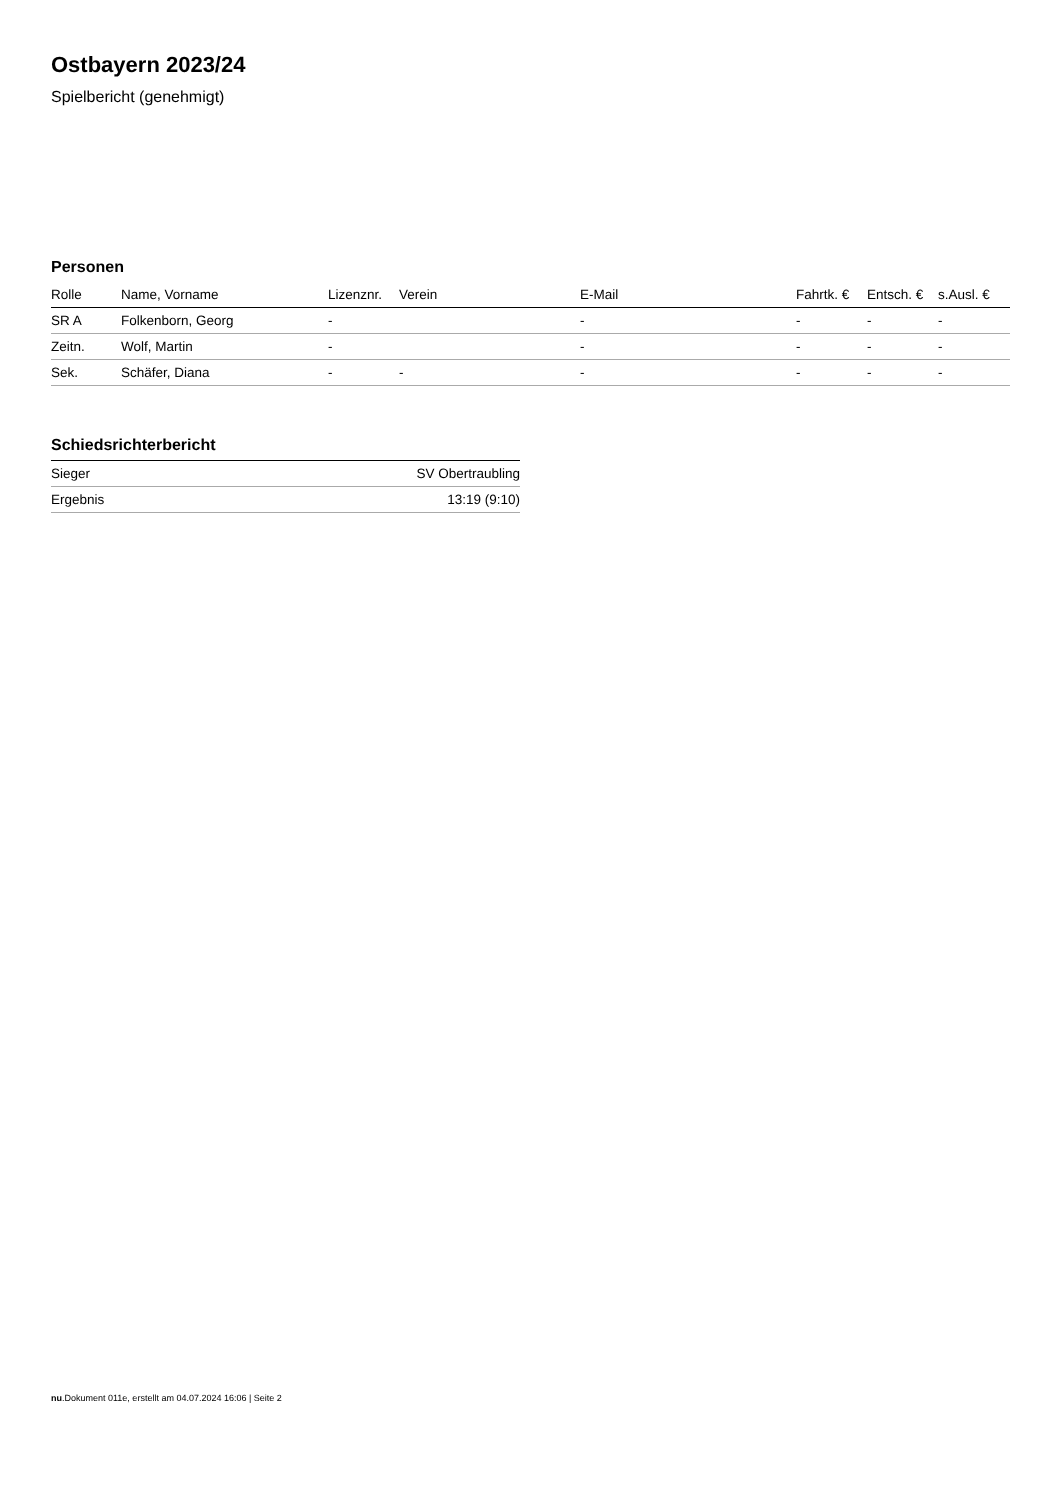Ostbayern 2023/24
Spielbericht (genehmigt)
Personen
| Rolle | Name, Vorname | Lizenznr. | Verein | E-Mail | Fahrtk. € | Entsch. € | s.Ausl. € |
| --- | --- | --- | --- | --- | --- | --- | --- |
| SR A | Folkenborn, Georg | - | | - | - | - | - |
| Zeitn. | Wolf, Martin | - | | - | - | - | - |
| Sek. | Schäfer, Diana | - | - | - | - | - | - |
Schiedsrichterbericht
| Sieger | SV Obertraubling |
| Ergebnis | 13:19 (9:10) |
nu.Dokument 011e, erstellt am 04.07.2024 16:06 | Seite 2